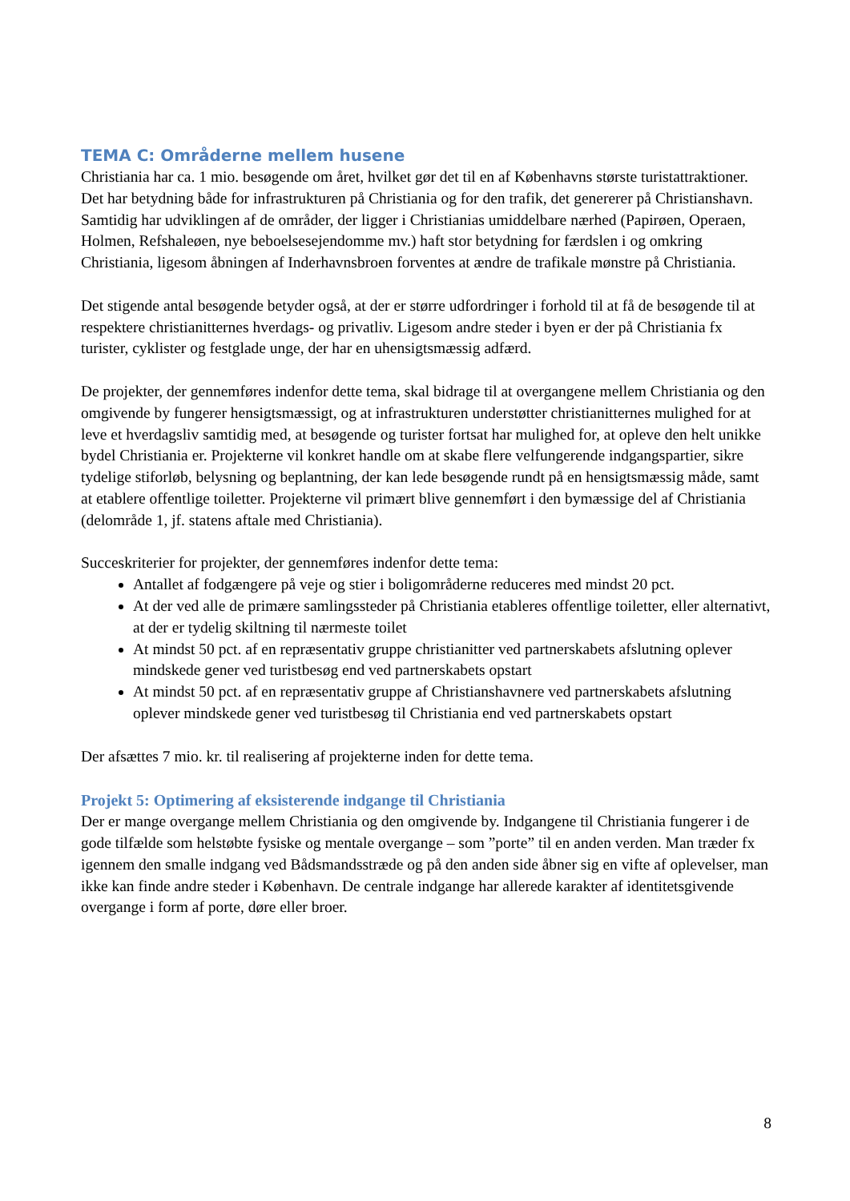TEMA C: Områderne mellem husene
Christiania har ca. 1 mio. besøgende om året, hvilket gør det til en af Københavns største turistattraktioner. Det har betydning både for infrastrukturen på Christiania og for den trafik, det genererer på Christianshavn. Samtidig har udviklingen af de områder, der ligger i Christianias umiddelbare nærhed (Papirøen, Operaen, Holmen, Refshaleøen, nye beboelsesejendomme mv.) haft stor betydning for færdslen i og omkring Christiania, ligesom åbningen af Inderhavnsbroen forventes at ændre de trafikale mønstre på Christiania.
Det stigende antal besøgende betyder også, at der er større udfordringer i forhold til at få de besøgende til at respektere christianitternes hverdags- og privatliv. Ligesom andre steder i byen er der på Christiania fx turister, cyklister og festglade unge, der har en uhensigtsmæssig adfærd.
De projekter, der gennemføres indenfor dette tema, skal bidrage til at overgangene mellem Christiania og den omgivende by fungerer hensigtsmæssigt, og at infrastrukturen understøtter christianitternes mulighed for at leve et hverdagsliv samtidig med, at besøgende og turister fortsat har mulighed for, at opleve den helt unikke bydel Christiania er. Projekterne vil konkret handle om at skabe flere velfungerende indgangspartier, sikre tydelige stiforløb, belysning og beplantning, der kan lede besøgende rundt på en hensigtsmæssig måde, samt at etablere offentlige toiletter. Projekterne vil primært blive gennemført i den bymæssige del af Christiania (delområde 1, jf. statens aftale med Christiania).
Succeskriterier for projekter, der gennemføres indenfor dette tema:
Antallet af fodgængere på veje og stier i boligområderne reduceres med mindst 20 pct.
At der ved alle de primære samlingssteder på Christiania etableres offentlige toiletter, eller alternativt, at der er tydelig skiltning til nærmeste toilet
At mindst 50 pct. af en repræsentativ gruppe christianitter ved partnerskabets afslutning oplever mindskede gener ved turistbesøg end ved partnerskabets opstart
At mindst 50 pct. af en repræsentativ gruppe af Christianshavnere ved partnerskabets afslutning oplever mindskede gener ved turistbesøg til Christiania end ved partnerskabets opstart
Der afsættes 7 mio. kr. til realisering af projekterne inden for dette tema.
Projekt 5: Optimering af eksisterende indgange til Christiania
Der er mange overgange mellem Christiania og den omgivende by. Indgangene til Christiania fungerer i de gode tilfælde som helstøbte fysiske og mentale overgange – som ”porte” til en anden verden. Man træder fx igennem den smalle indgang ved Bådsmandsstræde og på den anden side åbner sig en vifte af oplevelser, man ikke kan finde andre steder i København. De centrale indgange har allerede karakter af identitetsgivende overgange i form af porte, døre eller broer.
8